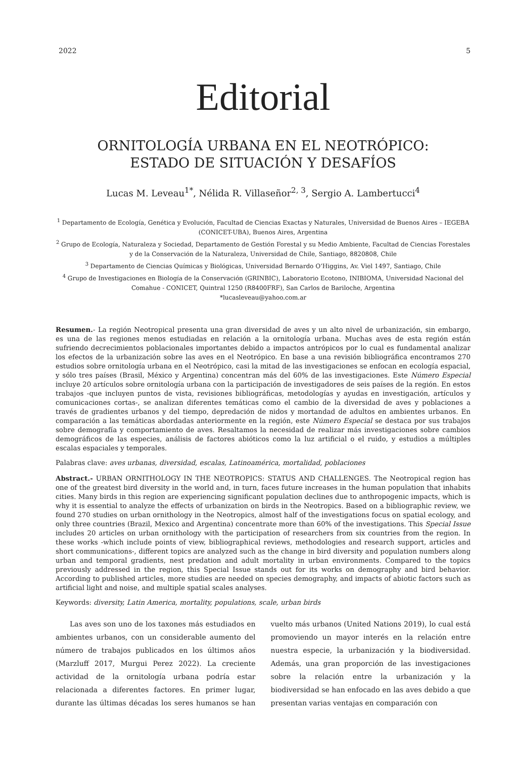2022 5
Editorial
ORNITOLOGÍA URBANA EN EL NEOTRÓPICO:
ESTADO DE SITUACIÓN Y DESAFÍOS
Lucas M. Leveau<sup>1*</sup>, Nélida R. Villaseñor<sup>2, 3</sup>, Sergio A. Lambertucci<sup>4</sup>
<sup>1</sup> Departamento de Ecología, Genética y Evolución, Facultad de Ciencias Exactas y Naturales, Universidad de Buenos Aires – IEGEBA (CONICET-UBA), Buenos Aires, Argentina
<sup>2</sup> Grupo de Ecología, Naturaleza y Sociedad, Departamento de Gestión Forestal y su Medio Ambiente, Facultad de Ciencias Forestales y de la Conservación de la Naturaleza, Universidad de Chile, Santiago, 8820808, Chile
<sup>3</sup> Departamento de Ciencias Químicas y Biológicas, Universidad Bernardo O’Higgins, Av. Viel 1497, Santiago, Chile
<sup>4</sup> Grupo de Investigaciones en Biología de la Conservación (GRINBIC), Laboratorio Ecotono, INIBIOMA, Universidad Nacional del Comahue - CONICET, Quintral 1250 (R8400FRF), San Carlos de Bariloche, Argentina
*lucasleveau@yahoo.com.ar
Resumen.- La región Neotropical presenta una gran diversidad de aves y un alto nivel de urbanización, sin embargo, es una de las regiones menos estudiadas en relación a la ornitología urbana. Muchas aves de esta región están sufriendo decrecimientos poblacionales importantes debido a impactos antrópicos por lo cual es fundamental analizar los efectos de la urbanización sobre las aves en el Neotrópico. En base a una revisión bibliográfica encontramos 270 estudios sobre ornitología urbana en el Neotrópico, casi la mitad de las investigaciones se enfocan en ecología espacial, y sólo tres países (Brasil, México y Argentina) concentran más del 60% de las investigaciones. Este Número Especial incluye 20 artículos sobre ornitología urbana con la participación de investigadores de seis países de la región. En estos trabajos -que incluyen puntos de vista, revisiones bibliográficas, metodologías y ayudas en investigación, artículos y comunicaciones cortas-, se analizan diferentes temáticas como el cambio de la diversidad de aves y poblaciones a través de gradientes urbanos y del tiempo, depredación de nidos y mortandad de adultos en ambientes urbanos. En comparación a las temáticas abordadas anteriormente en la región, este Número Especial se destaca por sus trabajos sobre demografía y comportamiento de aves. Resaltamos la necesidad de realizar más investigaciones sobre cambios demográficos de las especies, análisis de factores abióticos como la luz artificial o el ruido, y estudios a múltiples escalas espaciales y temporales.
Palabras clave: aves urbanas, diversidad, escalas, Latinoamérica, mortalidad, poblaciones
Abstract.- URBAN ORNITHOLOGY IN THE NEOTROPICS: STATUS AND CHALLENGES. The Neotropical region has one of the greatest bird diversity in the world and, in turn, faces future increases in the human population that inhabits cities. Many birds in this region are experiencing significant population declines due to anthropogenic impacts, which is why it is essential to analyze the effects of urbanization on birds in the Neotropics. Based on a bibliographic review, we found 270 studies on urban ornithology in the Neotropics, almost half of the investigations focus on spatial ecology, and only three countries (Brazil, Mexico and Argentina) concentrate more than 60% of the investigations. This Special Issue includes 20 articles on urban ornithology with the participation of researchers from six countries from the region. In these works -which include points of view, bibliographical reviews, methodologies and research support, articles and short communications-, different topics are analyzed such as the change in bird diversity and population numbers along urban and temporal gradients, nest predation and adult mortality in urban environments. Compared to the topics previously addressed in the region, this Special Issue stands out for its works on demography and bird behavior. According to published articles, more studies are needed on species demography, and impacts of abiotic factors such as artificial light and noise, and multiple spatial scales analyses.
Keywords: diversity, Latin America, mortality, populations, scale, urban birds
Las aves son uno de los taxones más estudiados en ambientes urbanos, con un considerable aumento del número de trabajos publicados en los últimos años (Marzluff 2017, Murgui Perez 2022). La creciente actividad de la ornitología urbana podría estar relacionada a diferentes factores. En primer lugar, durante las últimas décadas los seres humanos se han vuelto más urbanos (United Nations 2019), lo cual está promoviendo un mayor interés en la relación entre nuestra especie, la urbanización y la biodiversidad. Además, una gran proporción de las investigaciones sobre la relación entre la urbanización y la biodiversidad se han enfocado en las aves debido a que presentan varias ventajas en comparación con